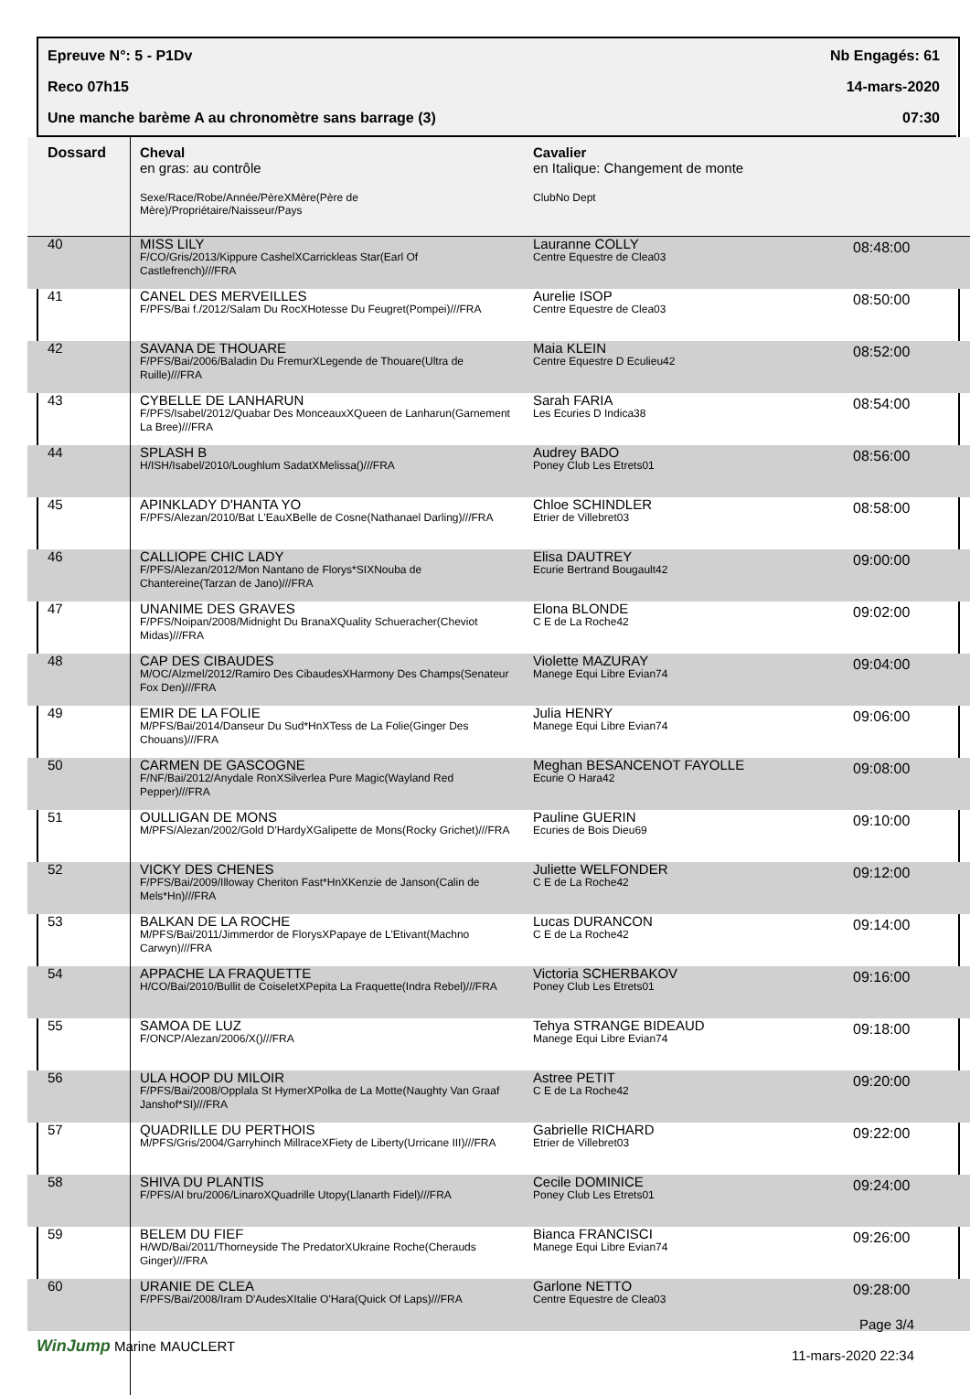Epreuve N°: 5 - P1Dv Nb Engagés: 61
Reco 07h15 14-mars-2020
Une manche barème A au chronomètre sans barrage (3) 07:30
| Dossard | Cheval en gras: au contrôle Sexe/Race/Robe/Année/PèreXMère(Père de Mère)/Propriétaire/Naisseur/Pays | Cavalier en Italique: Changement de monte ClubNo Dept | |
| --- | --- | --- | --- |
| 40 | MISS LILY F/CO/Gris/2013/Kippure CashelXCarrickleas Star(Earl Of Castlefrench)///FRA | Lauranne COLLY Centre Equestre de Clea03 | 08:48:00 |
| 41 | CANEL DES MERVEILLES F/PFS/Bai f./2012/Salam Du RocXHotesse Du Feugret(Pompei)///FRA | Aurelie ISOP Centre Equestre de Clea03 | 08:50:00 |
| 42 | SAVANA DE THOUARE F/PFS/Bai/2006/Baladin Du FremurXLegende de Thouare(Ultra de Ruille)///FRA | Maia KLEIN Centre Equestre D Eculieu42 | 08:52:00 |
| 43 | CYBELLE DE LANHARUN F/PFS/Isabel/2012/Quabar Des MonceauxXQueen de Lanharun(Garnement La Bree)///FRA | Sarah FARIA Les Ecuries D Indica38 | 08:54:00 |
| 44 | SPLASH B H/ISH/Isabel/2010/Loughlum SadatXMelissa()///FRA | Audrey BADO Poney Club Les Etrets01 | 08:56:00 |
| 45 | APINKLADY D'HANTA YO F/PFS/Alezan/2010/Bat L'EauXBelle de Cosne(Nathanael Darling)///FRA | Chloe SCHINDLER Etrier de Villebret03 | 08:58:00 |
| 46 | CALLIOPE CHIC LADY F/PFS/Alezan/2012/Mon Nantano de Florys*SIXNouba de Chantereine(Tarzan de Jano)///FRA | Elisa DAUTREY Ecurie Bertrand Bougault42 | 09:00:00 |
| 47 | UNANIME DES GRAVES F/PFS/Noipan/2008/Midnight Du BranaXQuality Schueracher(Cheviot Midas)///FRA | Elona BLONDE C E de La Roche42 | 09:02:00 |
| 48 | CAP DES CIBAUDES M/OC/Alzmel/2012/Ramiro Des CibaudesXHarmony Des Champs(Senateur Fox Den)///FRA | Violette MAZURAY Manege Equi Libre Evian74 | 09:04:00 |
| 49 | EMIR DE LA FOLIE M/PFS/Bai/2014/Danseur Du Sud*HnXTess de La Folie(Ginger Des Chouans)///FRA | Julia HENRY Manege Equi Libre Evian74 | 09:06:00 |
| 50 | CARMEN DE GASCOGNE F/NF/Bai/2012/Anydale RonXSilverlea Pure Magic(Wayland Red Pepper)///FRA | Meghan BESANCENOT FAYOLLE Ecurie O Hara42 | 09:08:00 |
| 51 | OULLIGAN DE MONS M/PFS/Alezan/2002/Gold D'HardyXGalipette de Mons(Rocky Grichet)///FRA | Pauline GUERIN Ecuries de Bois Dieu69 | 09:10:00 |
| 52 | VICKY DES CHENES F/PFS/Bai/2009/Illoway Cheriton Fast*HnXKenzie de Janson(Calin de Mels*Hn)///FRA | Juliette WELFONDER C E de La Roche42 | 09:12:00 |
| 53 | BALKAN DE LA ROCHE M/PFS/Bai/2011/Jimmerdor de FlorysXPapaye de L'Etivant(Machno Carwyn)///FRA | Lucas DURANCON C E de La Roche42 | 09:14:00 |
| 54 | APPACHE LA FRAQUETTE H/CO/Bai/2010/Bullit de CoiseletXPepita La Fraquette(Indra Rebel)///FRA | Victoria SCHERBAKOV Poney Club Les Etrets01 | 09:16:00 |
| 55 | SAMOA DE LUZ F/ONCP/Alezan/2006/X()///FRA | Tehya STRANGE BIDEAUD Manege Equi Libre Evian74 | 09:18:00 |
| 56 | ULA HOOP DU MILOIR F/PFS/Bai/2008/Opplala St HymerXPolka de La Motte(Naughty Van Graaf Janshof*SI)///FRA | Astree PETIT C E de La Roche42 | 09:20:00 |
| 57 | QUADRILLE DU PERTHOIS M/PFS/Gris/2004/Garryhinch MillraceXFiety de Liberty(Urricane III)///FRA | Gabrielle RICHARD Etrier de Villebret03 | 09:22:00 |
| 58 | SHIVA DU PLANTIS F/PFS/Al bru/2006/LinaroXQuadrille Utopy(Llanarth Fidel)///FRA | Cecile DOMINICE Poney Club Les Etrets01 | 09:24:00 |
| 59 | BELEM DU FIEF H/WD/Bai/2011/Thorneyside The PredatorXUkraine Roche(Cherauds Ginger)///FRA | Bianca FRANCISCI Manege Equi Libre Evian74 | 09:26:00 |
| 60 | URANIE DE CLEA F/PFS/Bai/2008/Iram D'AudesXItalie O'Hara(Quick Of Laps)///FRA | Garlone NETTO Centre Equestre de Clea03 | 09:28:00 |
WinJump Marine MAUCLERT
Page 3/4
11-mars-2020 22:34